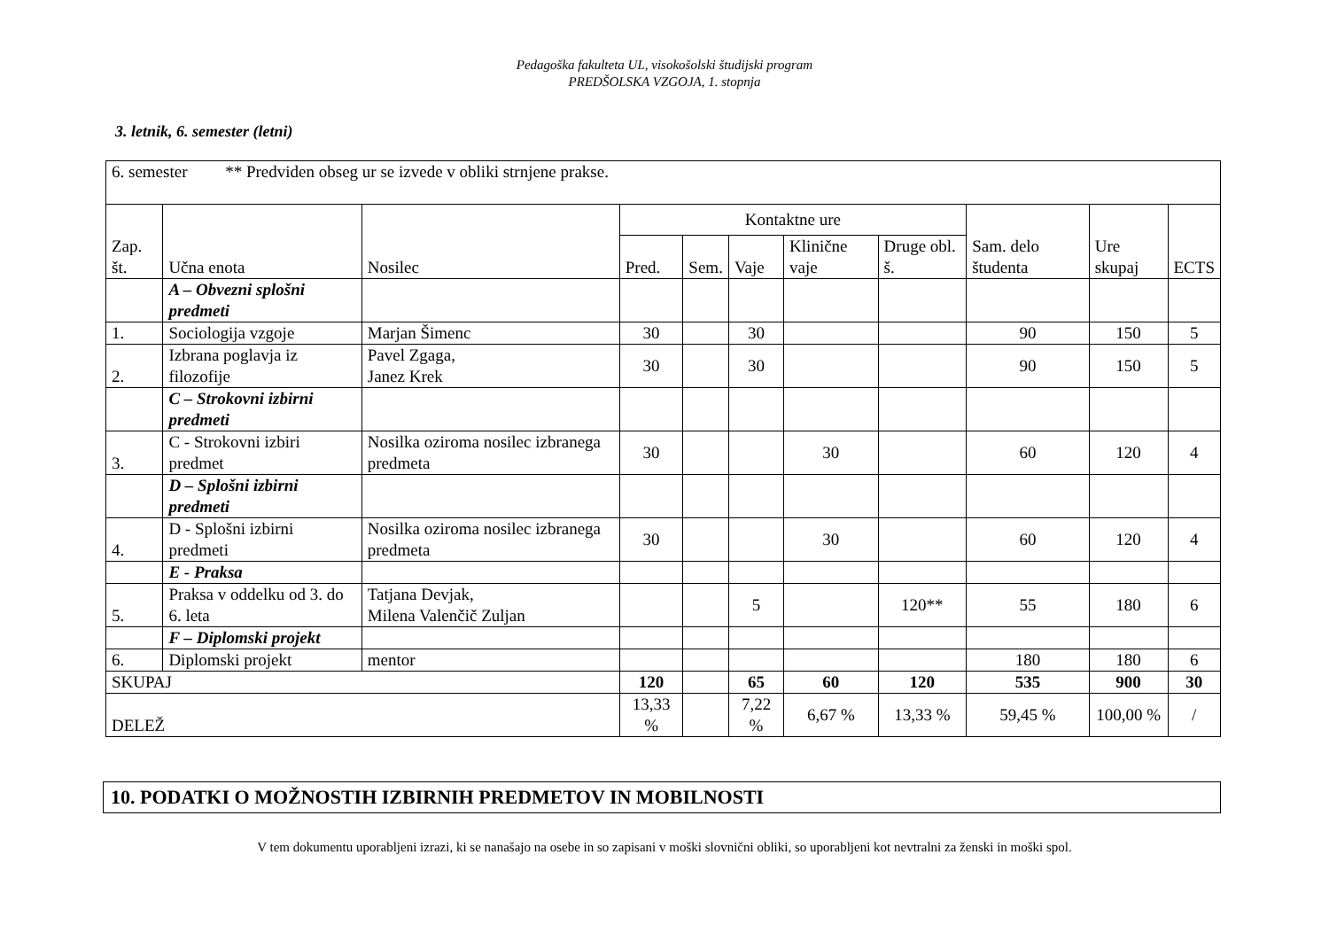Pedagoška fakulteta UL, visokošolski študijski program
PREDŠOLSKA VZGOJA, 1. stopnja
3. letnik, 6. semester (letni)
| 6. semester ** Predviden obseg ur se izvede v obliki strnjene prakse. | | | | | | | | | | |
| Zap. št. | Učna enota | Nosilec | Kontaktne ure | | | | | Sam. delo študenta | Ure skupaj | ECTS |
| | | | Pred. | Sem. | Vaje | Klinične vaje | Druge obl. š. | | | |
| | A – Obvezni splošni predmeti | | | | | | | | | |
| 1. | Sociologija vzgoje | Marjan Šimenc | 30 | | 30 | | | 90 | 150 | 5 |
| 2. | Izbrana poglavja iz filozofije | Pavel Zgaga, Janez Krek | 30 | | 30 | | | 90 | 150 | 5 |
| | C – Strokovni izbirni predmeti | | | | | | | | | |
| 3. | C - Strokovni izbiri predmet | Nosilka oziroma nosilec izbranega predmeta | 30 | | | 30 | | 60 | 120 | 4 |
| | D – Splošni izbirni predmeti | | | | | | | | | |
| 4. | D - Splošni izbirni predmeti | Nosilka oziroma nosilec izbranega predmeta | 30 | | | 30 | | 60 | 120 | 4 |
| | E - Praksa | | | | | | | | | |
| 5. | Praksa v oddelku od 3. do 6. leta | Tatjana Devjak, Milena Valenčič Zuljan | | | 5 | | 120** | 55 | 180 | 6 |
| | F – Diplomski projekt | | | | | | | | | |
| 6. | Diplomski projekt | mentor | | | | | | 180 | 180 | 6 |
| SKUPAJ | | | 120 | | 65 | 60 | 120 | 535 | 900 | 30 |
| DELEŽ | | | 13,33 % | | 7,22 % | 6,67 % | 13,33 % | 59,45 % | 100,00 % | / |
10. PODATKI O MOŽNOSTIH IZBIRNIH PREDMETOV IN MOBILNOSTI
V tem dokumentu uporabljeni izrazi, ki se nanašajo na osebe in so zapisani v moški slovnični obliki, so uporabljeni kot nevtralni za ženski in moški spol.